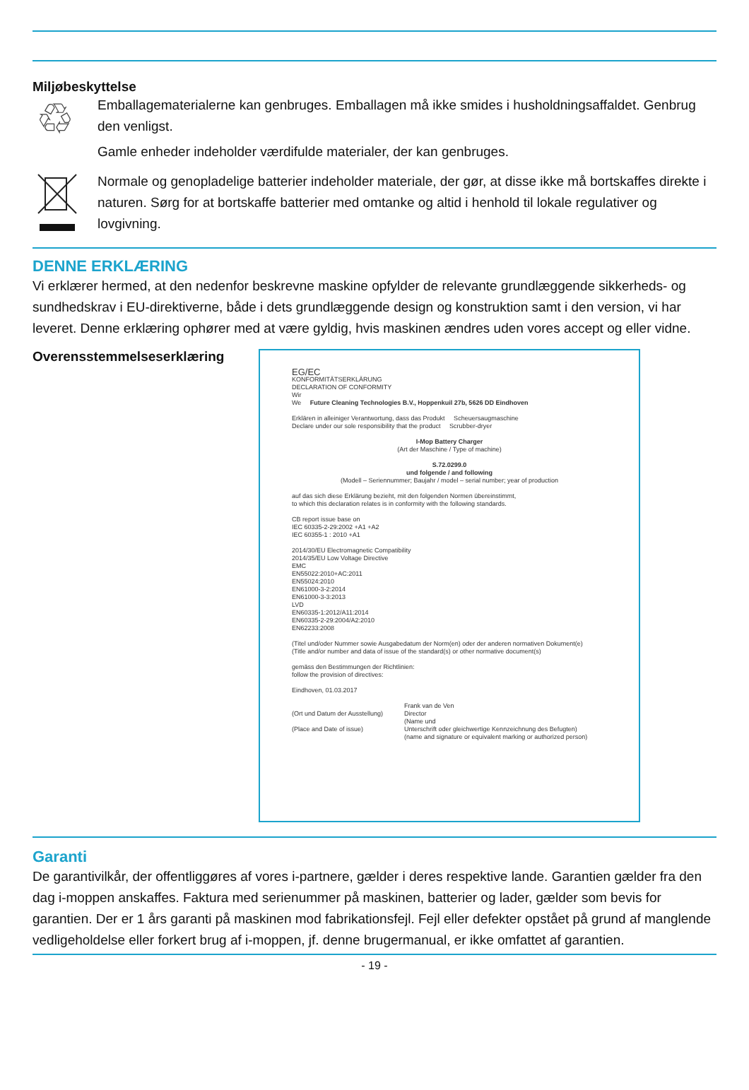Miljøbeskyttelse
♲
Emballagematerialerne kan genbruges. Emballagen må ikke smides i husholdningsaffaldet. Genbrug den venligst.
Gamle enheder indeholder værdifulde materialer, der kan genbruges.
Normale og genopladelige batterier indeholder materiale, der gør, at disse ikke må bortskaffes direkte i naturen. Sørg for at bortskaffe batterier med omtanke og altid i henhold til lokale regulativer og lovgivning.
DENNE ERKLÆRING
Vi erklærer hermed, at den nedenfor beskrevne maskine opfylder de relevante grundlæggende sikkerheds- og sundhedskrav i EU-direktiverne, både i dets grundlæggende design og konstruktion samt i den version, vi har leveret. Denne erklæring ophører med at være gyldig, hvis maskinen ændres uden vores accept og eller vidne.
Overensstemmelseserklæring
EG/EC
KONFORMITÄTSERKLÄRUNG
DECLARATION OF CONFORMITY
Wir
We Future Cleaning Technologies B.V., Hoppenkuil 27b, 5626 DD Eindhoven
Erklären in alleiniger Verantwortung, dass das Produkt Scheuersaugmaschine
Declare under our sole responsibility that the product Scrubber-dryer
I-Mop Battery Charger
(Art der Maschine / Type of machine)
S.72.0299.0
und folgende / and following
(Modell – Seriennummer; Baujahr / model – serial number; year of production
auf das sich diese Erklärung bezieht, mit den folgenden Normen übereinstimmt,
to which this declaration relates is in conformity with the following standards.
CB report issue base on
IEC 60335-2-29:2002 +A1 +A2
IEC 60355-1 : 2010 +A1
2014/30/EU Electromagnetic Compatibility
2014/35/EU Low Voltage Directive
EMC
EN55022:2010+AC:2011
EN55024:2010
EN61000-3-2:2014
EN61000-3-3:2013
LVD
EN60335-1:2012/A11:2014
EN60335-2-29:2004/A2:2010
EN62233:2008
(Titel und/oder Nummer sowie Ausgabedatum der Norm(en) oder der anderen normativen Dokument(e)
(Title and/or number and data of issue of the standard(s) or other normative document(s)
gemäss den Bestimmungen der Richtlinien:
follow the provision of directives:
Eindhoven, 01.03.2017
(Ort und Datum der Ausstellung)
(Place and Date of issue)
Frank van de Ven
Director
(Name und
Unterschrift oder gleichwertige Kennzeichnung des Befugten)
(name and signature or equivalent marking or authorized person)
Garanti
De garantivilkår, der offentliggøres af vores i-partnere, gælder i deres respektive lande. Garantien gælder fra den dag i-moppen anskaffes. Faktura med serienummer på maskinen, batterier og lader, gælder som bevis for garantien. Der er 1 års garanti på maskinen mod fabrikationsfejl. Fejl eller defekter opstået på grund af manglende vedligeholdelse eller forkert brug af i-moppen, jf. denne brugermanual, er ikke omfattet af garantien.
- 19 -